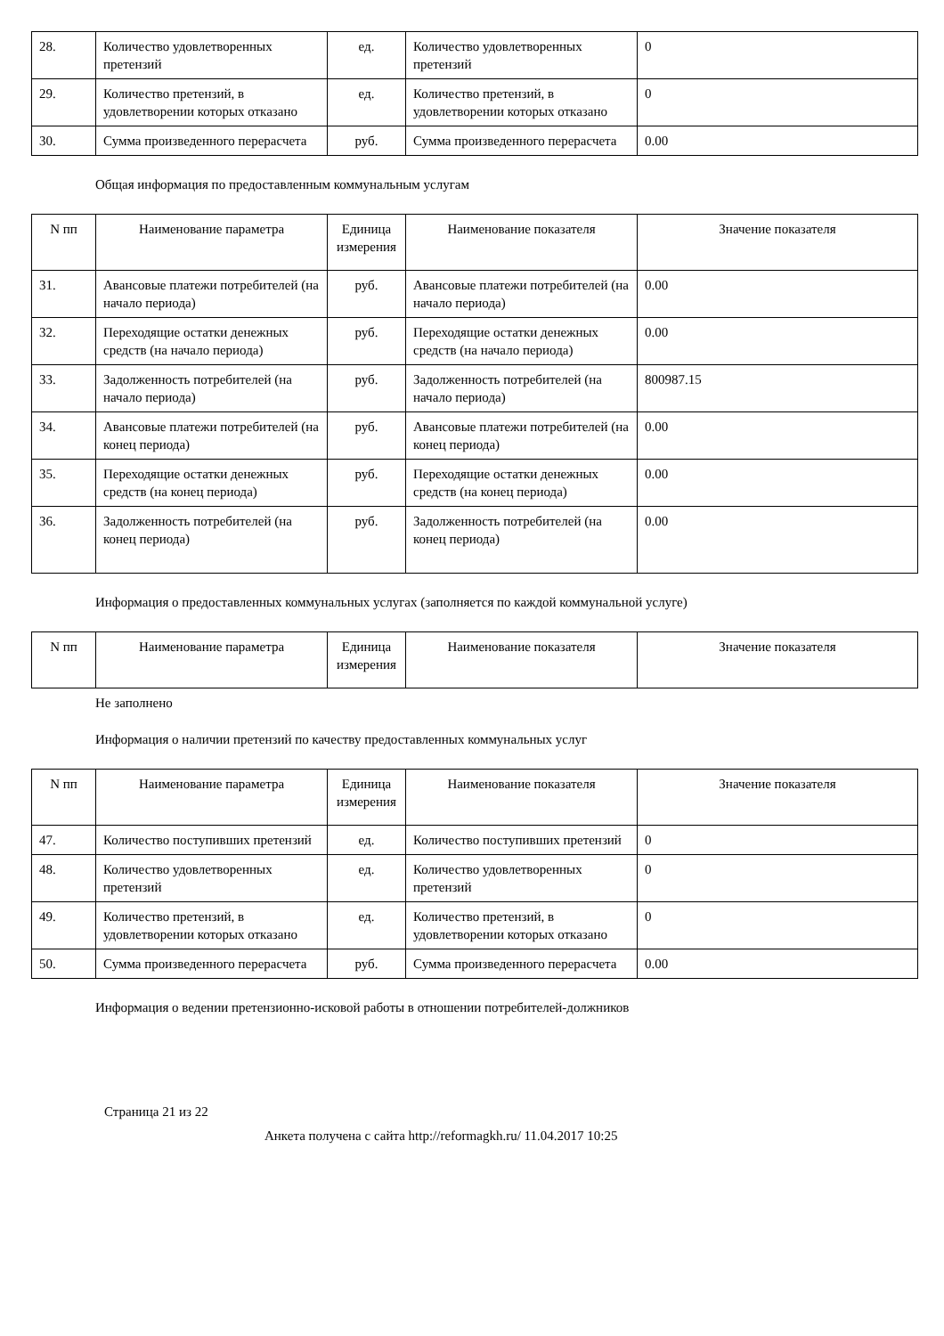| 28. | Количество удовлетворенных претензий | ед. | Количество удовлетворенных претензий | 0 |
| 29. | Количество претензий, в удовлетворении которых отказано | ед. | Количество претензий, в удовлетворении которых отказано | 0 |
| 30. | Сумма произведенного перерасчета | руб. | Сумма произведенного перерасчета | 0.00 |
Общая информация по предоставленным коммунальным услугам
| N пп | Наименование параметра | Единица измерения | Наименование показателя | Значение показателя |
| --- | --- | --- | --- | --- |
| 31. | Авансовые платежи потребителей (на начало периода) | руб. | Авансовые платежи потребителей (на начало периода) | 0.00 |
| 32. | Переходящие остатки денежных средств (на начало периода) | руб. | Переходящие остатки денежных средств (на начало периода) | 0.00 |
| 33. | Задолженность потребителей (на начало периода) | руб. | Задолженность потребителей (на начало периода) | 800987.15 |
| 34. | Авансовые платежи потребителей (на конец периода) | руб. | Авансовые платежи потребителей (на конец периода) | 0.00 |
| 35. | Переходящие остатки денежных средств (на конец периода) | руб. | Переходящие остатки денежных средств (на конец периода) | 0.00 |
| 36. | Задолженность потребителей (на конец периода) | руб. | Задолженность потребителей (на конец периода) | 0.00 |
Информация о предоставленных коммунальных услугах (заполняется по каждой коммунальной услуге)
| N пп | Наименование параметра | Единица измерения | Наименование показателя | Значение показателя |
| --- | --- | --- | --- | --- |
Не заполнено
Информация о наличии претензий по качеству предоставленных коммунальных услуг
| N пп | Наименование параметра | Единица измерения | Наименование показателя | Значение показателя |
| --- | --- | --- | --- | --- |
| 47. | Количество поступивших претензий | ед. | Количество поступивших претензий | 0 |
| 48. | Количество удовлетворенных претензий | ед. | Количество удовлетворенных претензий | 0 |
| 49. | Количество претензий, в удовлетворении которых отказано | ед. | Количество претензий, в удовлетворении которых отказано | 0 |
| 50. | Сумма произведенного перерасчета | руб. | Сумма произведенного перерасчета | 0.00 |
Информация о ведении претензионно-исковой работы в отношении потребителей-должников
Страница 21 из 22
Анкета получена с сайта http://reformagkh.ru/ 11.04.2017 10:25